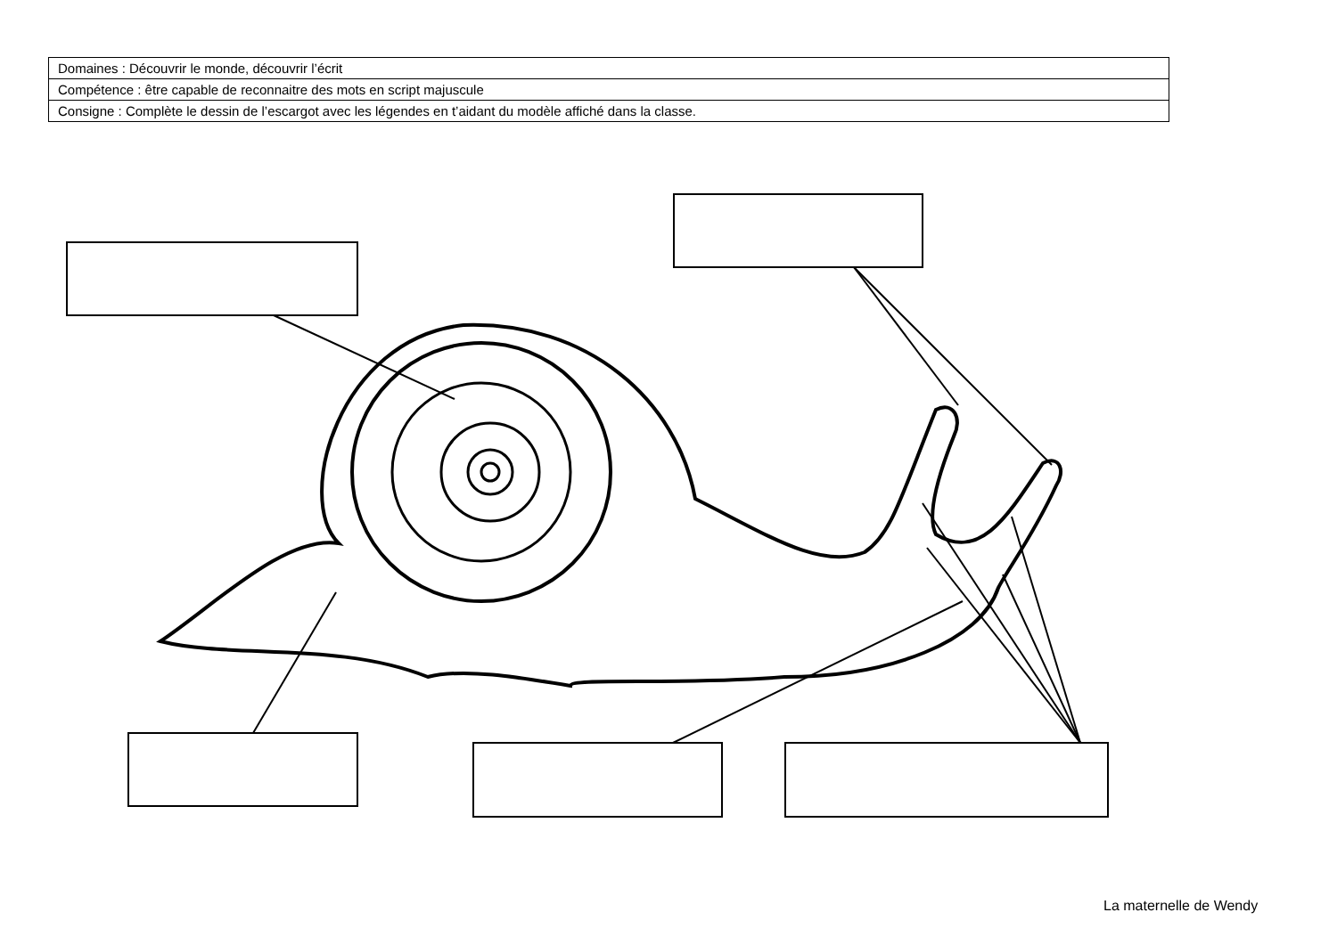| Domaines : Découvrir le monde, découvrir l’écrit |
| Compétence : être capable de reconnaitre des mots en script majuscule |
| Consigne : Complète le dessin de l’escargot avec les légendes en t’aidant du modèle affiché dans la classe. |
La maternelle de Wendy